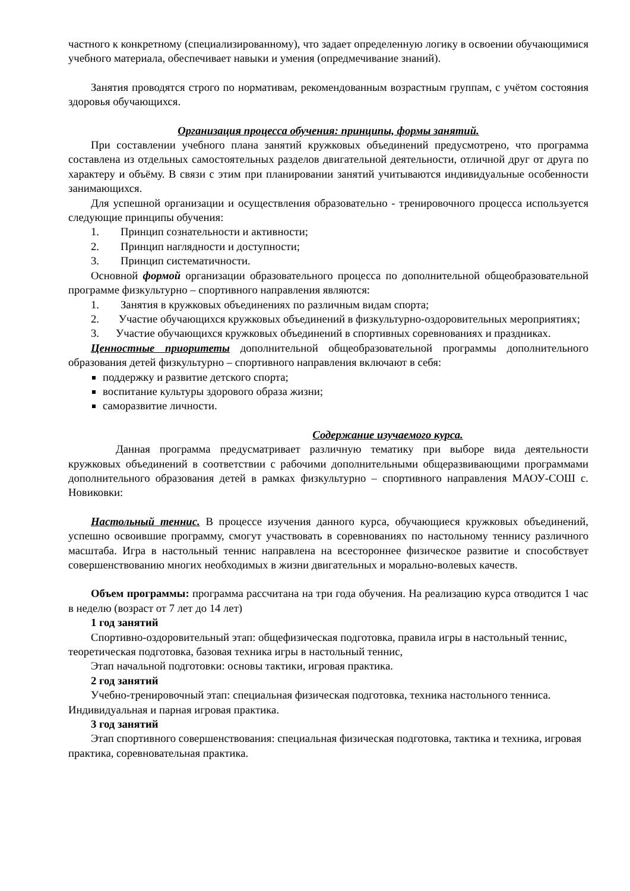частного к конкретному (специализированному), что задает определенную логику в освоении обучающимися учебного материала, обеспечивает навыки и умения (опредмечивание знаний).
Занятия проводятся строго по нормативам, рекомендованным возрастным группам, с учётом состояния здоровья обучающихся.
Организация процесса обучения: принципы, формы занятий.
При составлении учебного плана занятий кружковых объединений предусмотрено, что программа составлена из отдельных самостоятельных разделов двигательной деятельности, отличной друг от друга по характеру и объёму. В связи с этим при планировании занятий учитываются индивидуальные особенности занимающихся.
Для успешной организации и осуществления образовательно - тренировочного процесса используется следующие принципы обучения:
1. Принцип сознательности и активности;
2. Принцип наглядности и доступности;
3. Принцип систематичности.
Основной формой организации образовательного процесса по дополнительной общеобразовательной программе физкультурно – спортивного направления являются:
1. Занятия в кружковых объединениях по различным видам спорта;
2. Участие обучающихся кружковых объединений в физкультурно-оздоровительных мероприятиях;
3. Участие обучающихся кружковых объединений в спортивных соревнованиях и праздниках.
Ценностные приоритеты дополнительной общеобразовательной программы дополнительного образования детей физкультурно – спортивного направления включают в себя:
поддержку и развитие детского спорта;
воспитание культуры здорового образа жизни;
саморазвитие личности.
Содержание изучаемого курса.
Данная программа предусматривает различную тематику при выборе вида деятельности кружковых объединений в соответствии с рабочими дополнительными общеразвивающими программами дополнительного образования детей в рамках физкультурно – спортивного направления МАОУ-СОШ с. Новиковки:
Настольный теннис. В процессе изучения данного курса, обучающиеся кружковых объединений, успешно освоившие программу, смогут участвовать в соревнованиях по настольному теннису различного масштаба. Игра в настольный теннис направлена на всестороннее физическое развитие и способствует совершенствованию многих необходимых в жизни двигательных и морально-волевых качеств.
Объем программы: программа рассчитана на три года обучения. На реализацию курса отводится 1 час в неделю (возраст от 7 лет до 14 лет)
1 год занятий
Спортивно-оздоровительный этап: общефизическая подготовка, правила игры в настольный теннис, теоретическая подготовка, базовая техника игры в настольный теннис,
Этап начальной подготовки: основы тактики, игровая практика.
2 год занятий
Учебно-тренировочный этап: специальная физическая подготовка, техника настольного тенниса. Индивидуальная и парная игровая практика.
3 год занятий
Этап спортивного совершенствования: специальная физическая подготовка, тактика и техника, игровая практика, соревновательная практика.